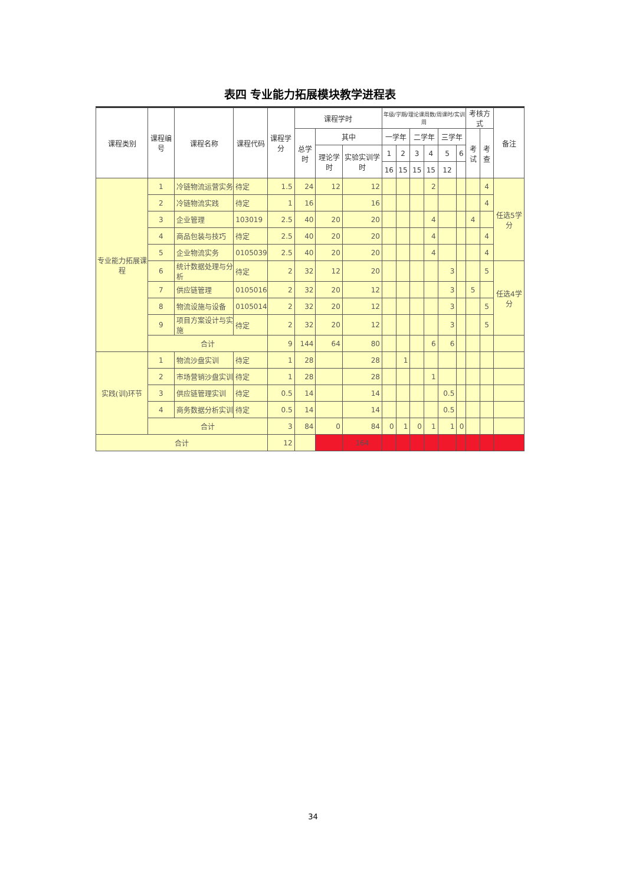表四 专业能力拓展模块教学进程表
| 课程类别 | 课程编号 | 课程名称 | 课程代码 | 课程学分 | 课程学时 | | | 年级/学期/理论课周数/周课时/实训周 | | | | | | 考核方式 | | 备注 |
| --- | --- | --- | --- | --- | --- | --- | --- | --- | --- | --- | --- | --- | --- | --- | --- | --- |
| | | | | | 总学时 | 其中 | | 一学年 | | 二学年 | | 三学年 | | 考试 | 考查 | |
| | | | | | | 理论学时 | 实验实训学时 | 1 | 2 | 3 | 4 | 5 | 6 | | | |
| | | | | | | | | 16 | 15 | 15 | 15 | 12 | | | | |
| 专业能力拓展课程 | 1 | 冷链物流运营实务 | 待定 | 1.5 | 24 | 12 | 12 | | | | 2 | | | | 4 | 任选5学分 |
| | 2 | 冷链物流实践 | 待定 | 1 | 16 | | 16 | | | | | | | | 4 | |
| | 3 | 企业管理 | 103019 | 2.5 | 40 | 20 | 20 | | | | 4 | | | 4 | | |
| | 4 | 商品包装与技巧 | 待定 | 2.5 | 40 | 20 | 20 | | | | 4 | | | | 4 | |
| | 5 | 企业物流实务 | 0105039 | 2.5 | 40 | 20 | 20 | | | | 4 | | | | 4 | |
| | 6 | 统计数据处理与分析 | 待定 | 2 | 32 | 12 | 20 | | | | | 3 | | | 5 | 任选4学分 |
| | 7 | 供应链管理 | 0105016 | 2 | 32 | 20 | 12 | | | | | 3 | | 5 | | |
| | 8 | 物流设施与设备 | 0105014 | 2 | 32 | 20 | 12 | | | | | 3 | | | 5 | |
| | 9 | 项目方案设计与实施 | 待定 | 2 | 32 | 20 | 12 | | | | | 3 | | | 5 | |
| | 合计 | | | 9 | 144 | 64 | 80 | | | | 6 | 6 | | | | |
| 实践(训)环节 | 1 | 物流沙盘实训 | 待定 | 1 | 28 | | 28 | | 1 | | | | | | | |
| | 2 | 市场营销沙盘实训 | 待定 | 1 | 28 | | 28 | | | | 1 | | | | | |
| | 3 | 供应链管理实训 | 待定 | 0.5 | 14 | | 14 | | | | | 0.5 | | | | |
| | 4 | 商务数据分析实训 | 待定 | 0.5 | 14 | | 14 | | | | | 0.5 | | | | |
| | 合计 | | | 3 | 84 | 0 | 84 | 0 | 1 | 0 | 1 | 1 | 0 | | | |
| 合计 | | | | 12 | | | 164 | | | | | | | | | |
34